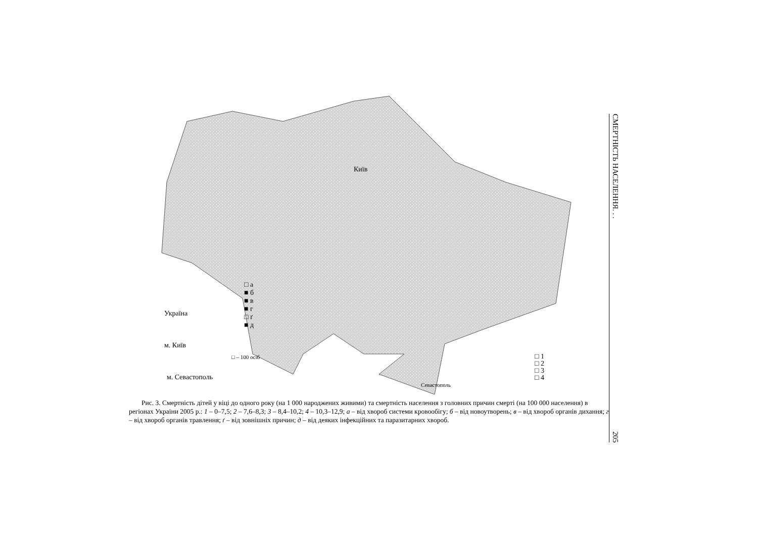Київ
Україна
м. Київ
м. Севастополь
□ а
■ б
■ в
■ г
□ ґ
■ д
□ – 100 осіб
Севастополь
□ 1
□ 2
□ 3
□ 4
Рис. 3. Смертність дітей у віці до одного року (на 1 000 народжених живими) та смертність населення з головних причин смерті (на 100 000 населення) в регіонах України 2005 р.: 1 – 0–7,5; 2 – 7,6–8,3; 3 – 8,4–10,2; 4 – 10,3–12,9; а – від хвороб системи кровообігу; б – від новоутворень; в – від хвороб органів дихання; г – від хвороб органів травлення; ґ – від зовнішніх причин; д – від деяких інфекційних та паразитарних хвороб.
СМЕРТНІСТЬ НАСЕЛЕННЯ. . . 205